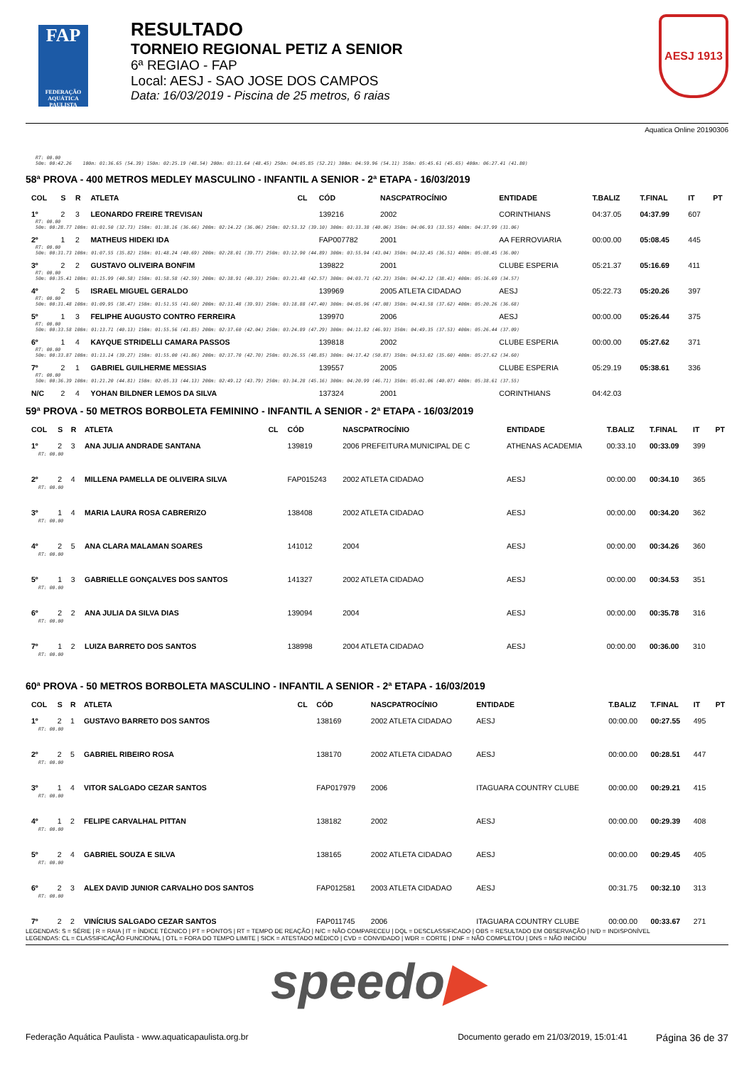FAP
FEDERAÇÃO AQUÁTICA PAULISTA
RESULTADO
TORNEIO REGIONAL PETIZ A SENIOR
6ª REGIAO - FAP
Local: AESJ - SAO JOSE DOS CAMPOS
Data: 16/03/2019 - Piscina de 25 metros, 6 raias
AESJ 1913
Aquatica Online 20190306
RT: 00.00
50m: 00:42.26 100m: 01:36.65 (54.39) 150m: 02:25.19 (48.54) 200m: 03:13.64 (48.45) 250m: 04:05.85 (52.21) 300m: 04:59.96 (54.11) 350m: 05:45.61 (45.65) 400m: 06:27.41 (41.80)
58ª PROVA - 400 METROS MEDLEY MASCULINO - INFANTIL A SENIOR - 2ª ETAPA - 16/03/2019
| COL | S | R | ATLETA | CL | CÓD | NASCPATROCÍNIO | ENTIDADE | T.BALIZ | T.FINAL | IT | PT |
| --- | --- | --- | --- | --- | --- | --- | --- | --- | --- | --- | --- |
| 1º | 2 | 3 | LEONARDO FREIRE TREVISAN | | 139216 | 2002 | CORINTHIANS | 04:37.05 | 04:37.99 | 607 | |
| RT: 00.00 50m: 00:28.77 100m: 01:01.50 (32.73) 150m: 01:38.16 (36.66) 200m: 02:14.22 (36.06) 250m: 02:53.32 (39.10) 300m: 03:33.38 (40.06) 350m: 04:06.93 (33.55) 400m: 04:37.99 (31.06) | | | | | | | | | | | |
| 2º | 1 | 2 | MATHEUS HIDEKI IDA | | FAP007782 | 2001 | AA FERROVIARIA | 00:00.00 | 05:08.45 | 445 | |
| RT: 00.00 50m: 00:31.73 100m: 01:07.55 (35.82) 150m: 01:48.24 (40.69) 200m: 02:28.01 (39.77) 250m: 03:12.90 (44.89) 300m: 03:55.94 (43.04) 350m: 04:32.45 (36.51) 400m: 05:08.45 (36.00) | | | | | | | | | | | |
| 3º | 2 | 2 | GUSTAVO OLIVEIRA BONFIM | | 139822 | 2001 | CLUBE ESPERIA | 05:21.37 | 05:16.69 | 411 | |
| RT: 00.00 50m: 00:35.41 100m: 01:15.99 (40.58) 150m: 01:58.58 (42.59) 200m: 02:38.91 (40.33) 250m: 03:21.48 (42.57) 300m: 04:03.71 (42.23) 350m: 04:42.12 (38.41) 400m: 05:16.69 (34.57) | | | | | | | | | | | |
| 4º | 2 | 5 | ISRAEL MIGUEL GERALDO | | 139969 | 2005 ATLETA CIDADAO | AESJ | 05:22.73 | 05:20.26 | 397 | |
| RT: 00.00 50m: 00:31.48 100m: 01:09.95 (38.47) 150m: 01:51.55 (41.60) 200m: 02:31.48 (39.93) 250m: 03:18.88 (47.40) 300m: 04:05.96 (47.08) 350m: 04:43.58 (37.62) 400m: 05:20.26 (36.68) | | | | | | | | | | | |
| 5º | 1 | 3 | FELIPHE AUGUSTO CONTRO FERREIRA | | 139970 | 2006 | AESJ | 00:00.00 | 05:26.44 | 375 | |
| RT: 00.00 50m: 00:33.58 100m: 01:13.71 (40.13) 150m: 01:55.56 (41.85) 200m: 02:37.60 (42.04) 250m: 03:24.89 (47.29) 300m: 04:11.82 (46.93) 350m: 04:49.35 (37.53) 400m: 05:26.44 (37.09) | | | | | | | | | | | |
| 6º | 1 | 4 | KAYQUE STRIDELLI CAMARA PASSOS | | 139818 | 2002 | CLUBE ESPERIA | 00:00.00 | 05:27.62 | 371 | |
| RT: 00.00 50m: 00:33.87 100m: 01:13.14 (39.27) 150m: 01:55.00 (41.86) 200m: 02:37.70 (42.70) 250m: 03:26.55 (48.85) 300m: 04:17.42 (50.87) 350m: 04:53.02 (35.60) 400m: 05:27.62 (34.60) | | | | | | | | | | | |
| 7º | 2 | 1 | GABRIEL GUILHERME MESSIAS | | 139557 | 2005 | CLUBE ESPERIA | 05:29.19 | 05:38.61 | 336 | |
| RT: 00.00 50m: 00:36.39 100m: 01:21.20 (44.81) 150m: 02:05.33 (44.13) 200m: 02:49.12 (43.79) 250m: 03:34.28 (45.16) 300m: 04:20.99 (46.71) 350m: 05:01.06 (40.07) 400m: 05:38.61 (37.55) | | | | | | | | | | | |
| N/C | 2 | 4 | YOHAN BILDNER LEMOS DA SILVA | | 137324 | 2001 | CORINTHIANS | 04:42.03 | | | |
59ª PROVA - 50 METROS BORBOLETA FEMININO - INFANTIL A SENIOR - 2ª ETAPA - 16/03/2019
| COL | S | R | ATLETA | CL | CÓD | NASCPATROCÍNIO | ENTIDADE | T.BALIZ | T.FINAL | IT | PT |
| --- | --- | --- | --- | --- | --- | --- | --- | --- | --- | --- | --- |
| 1º | 2 | 3 | ANA JULIA ANDRADE SANTANA | | 139819 | 2006 PREFEITURA MUNICIPAL DE C | ATHENAS ACADEMIA | 00:33.10 | 00:33.09 | 399 | |
| RT: 00.00 | | | | | | | | | | | |
| 2º | 2 | 4 | MILLENA PAMELLA DE OLIVEIRA SILVA | | FAP015243 | 2002 ATLETA CIDADAO | AESJ | 00:00.00 | 00:34.10 | 365 | |
| RT: 00.00 | | | | | | | | | | | |
| 3º | 1 | 4 | MARIA LAURA ROSA CABRERIZO | | 138408 | 2002 ATLETA CIDADAO | AESJ | 00:00.00 | 00:34.20 | 362 | |
| RT: 00.00 | | | | | | | | | | | |
| 4º | 2 | 5 | ANA CLARA MALAMAN SOARES | | 141012 | 2004 | AESJ | 00:00.00 | 00:34.26 | 360 | |
| RT: 00.00 | | | | | | | | | | | |
| 5º | 1 | 3 | GABRIELLE GONÇALVES DOS SANTOS | | 141327 | 2002 ATLETA CIDADAO | AESJ | 00:00.00 | 00:34.53 | 351 | |
| RT: 00.00 | | | | | | | | | | | |
| 6º | 2 | 2 | ANA JULIA DA SILVA DIAS | | 139094 | 2004 | AESJ | 00:00.00 | 00:35.78 | 316 | |
| RT: 00.00 | | | | | | | | | | | |
| 7º | 1 | 2 | LUIZA BARRETO DOS SANTOS | | 138998 | 2004 ATLETA CIDADAO | AESJ | 00:00.00 | 00:36.00 | 310 | |
| RT: 00.00 | | | | | | | | | | | |
60ª PROVA - 50 METROS BORBOLETA MASCULINO - INFANTIL A SENIOR - 2ª ETAPA - 16/03/2019
| COL | S | R | ATLETA | CL | CÓD | NASCPATROCÍNIO | ENTIDADE | T.BALIZ | T.FINAL | IT | PT |
| --- | --- | --- | --- | --- | --- | --- | --- | --- | --- | --- | --- |
| 1º | 2 | 1 | GUSTAVO BARRETO DOS SANTOS | | 138169 | 2002 ATLETA CIDADAO | AESJ | 00:00.00 | 00:27.55 | 495 | |
| RT: 00.00 | | | | | | | | | | | |
| 2º | 2 | 5 | GABRIEL RIBEIRO ROSA | | 138170 | 2002 ATLETA CIDADAO | AESJ | 00:00.00 | 00:28.51 | 447 | |
| RT: 00.00 | | | | | | | | | | | |
| 3º | 1 | 4 | VITOR SALGADO CEZAR SANTOS | | FAP017979 | 2006 | ITAGUARA COUNTRY CLUBE | 00:00.00 | 00:29.21 | 415 | |
| RT: 00.00 | | | | | | | | | | | |
| 4º | 1 | 2 | FELIPE CARVALHAL PITTAN | | 138182 | 2002 | AESJ | 00:00.00 | 00:29.39 | 408 | |
| RT: 00.00 | | | | | | | | | | | |
| 5º | 2 | 4 | GABRIEL SOUZA E SILVA | | 138165 | 2002 ATLETA CIDADAO | AESJ | 00:00.00 | 00:29.45 | 405 | |
| RT: 00.00 | | | | | | | | | | | |
| 6º | 2 | 3 | ALEX DAVID JUNIOR CARVALHO DOS SANTOS | | FAP012581 | 2003 ATLETA CIDADAO | AESJ | 00:31.75 | 00:32.10 | 313 | |
| RT: 00.00 | | | | | | | | | | | |
| 7º | 2 | 2 | VINÍCIUS SALGADO CEZAR SANTOS | | FAP011745 | 2006 | ITAGUARA COUNTRY CLUBE | 00:00.00 | 00:33.67 | 271 | |
LEGENDAS: S = SÉRIE | R = RAIA | IT = ÍNDICE TÉCNICO | PT = PONTOS | RT = TEMPO DE REAÇÃO | N/C = NÃO COMPARECEU | DQL = DESCLASSIFICADO | OBS = RESULTADO EM OBSERVAÇÃO | N/D = INDISPONÍVEL
LEGENDAS: CL = CLASSIFICAÇÃO FUNCIONAL | OTL = FORA DO TEMPO LIMITE | SICK = ATESTADO MÉDICO | CVD = CONVIDADO | WDR = CORTE | DNF = NÃO COMPLETOU | DNS = NÃO INICIOU
speedo▶
Federação Aquática Paulista - www.aquaticapaulista.org.br Documento gerado em 21/03/2019, 15:01:41 Página 36 de 37